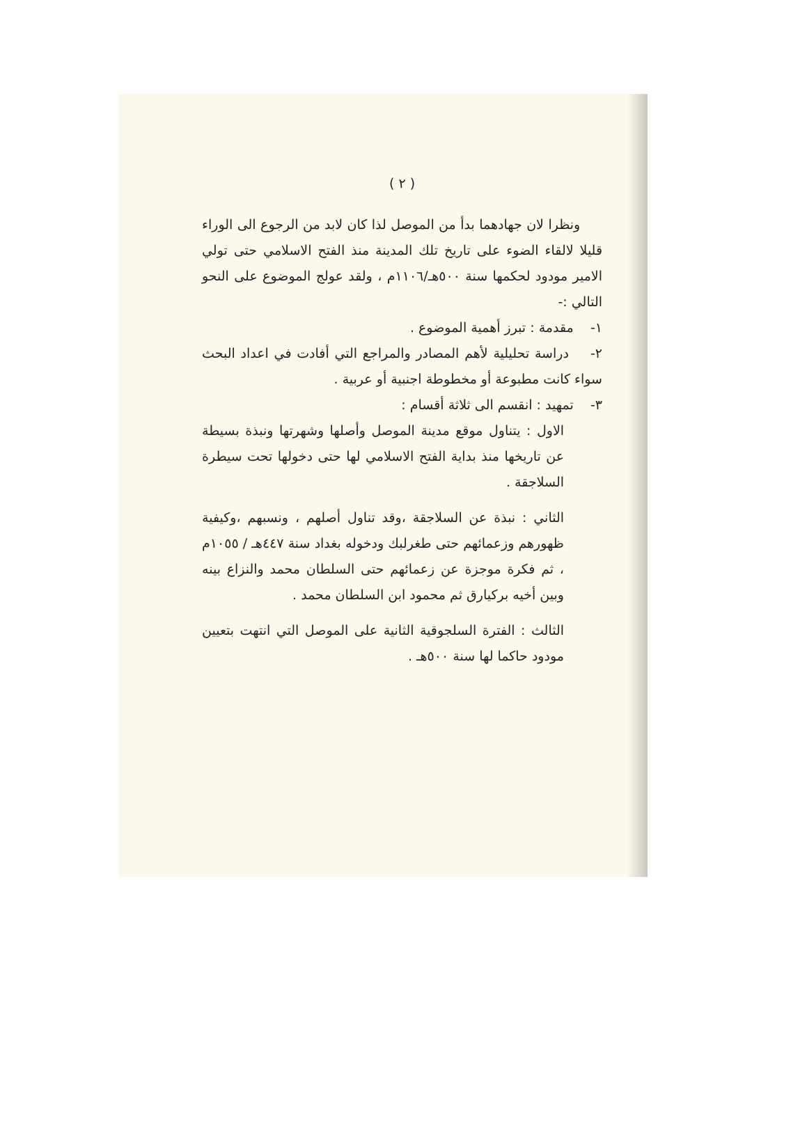( ٢ )
ونظرا لان جهادهما بدأ من الموصل لذا كان لابد من الرجوع الى الوراء قليلا لالقاء الضوء على تاريخ تلك المدينة منذ الفتح الاسلامي حتى تولي الامير مودود لحكمها سنة ٥٠٠هـ/١١٠٦م ، ولقد عولج الموضوع على النحو التالي :-
١- مقدمة : تبرز أهمية الموضوع .
٢- دراسة تحليلية لأهم المصادر والمراجع التي أفادت في اعداد البحث سواء كانت مطبوعة أو مخطوطة اجنبية أو عربية .
٣- تمهيد : انقسم الى ثلاثة أقسام :
الاول : يتناول موقع مدينة الموصل وأصلها وشهرتها ونبذة بسيطة عن تاريخها منذ بداية الفتح الاسلامي لها حتى دخولها تحت سيطرة السلاجقة .
الثاني : نبذة عن السلاجقة ،وقد تناول أصلهم ، ونسبهم ،وكيفية ظهورهم وزعمائهم حتى طغرلبك ودخوله بغداد سنة ٤٤٧هـ / ١٠٥٥م ، ثم فكرة موجزة عن زعمائهم حتى السلطان محمد والنزاع بينه وبين أخيه بركيارق ثم محمود ابن السلطان محمد .
الثالث : الفترة السلجوقية الثانية على الموصل التي انتهت بتعيين مودود حاكما لها سنة ٥٠٠هـ .